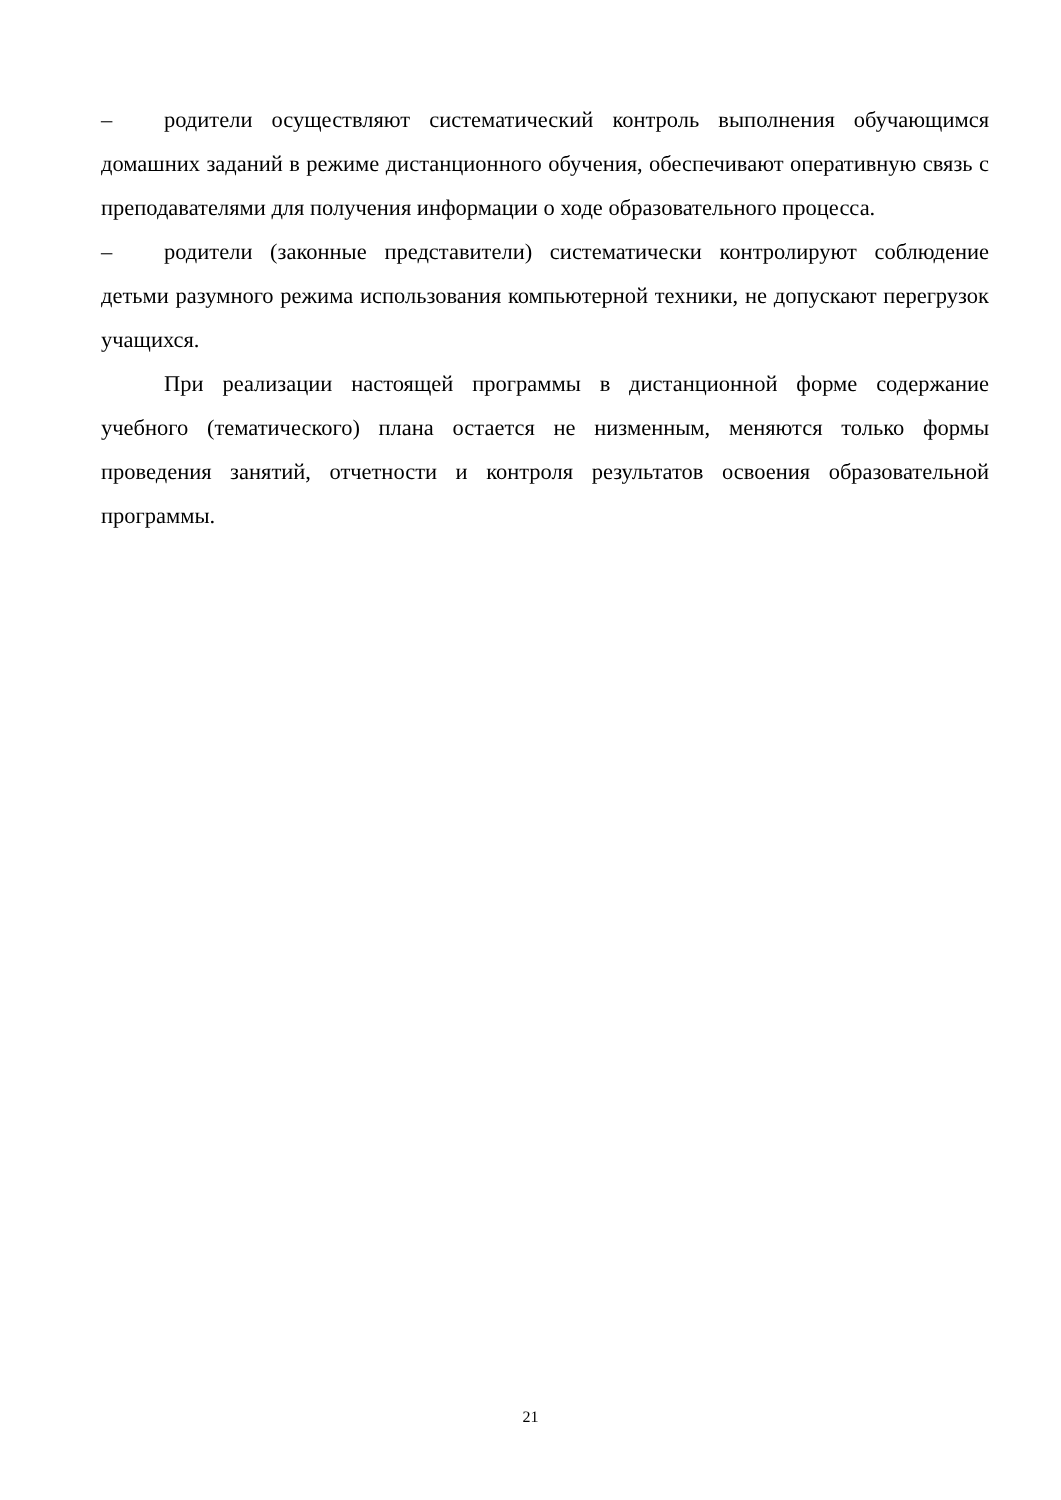– родители осуществляют систематический контроль выполнения обучающимся домашних заданий в режиме дистанционного обучения, обеспечивают оперативную связь с преподавателями для получения информации о ходе образовательного процесса.
– родители (законные представители) систематически контролируют соблюдение детьми разумного режима использования компьютерной техники, не допускают перегрузок учащихся.
При реализации настоящей программы в дистанционной форме содержание учебного (тематического) плана остается не низменным, меняются только формы проведения занятий, отчетности и контроля результатов освоения образовательной программы.
21